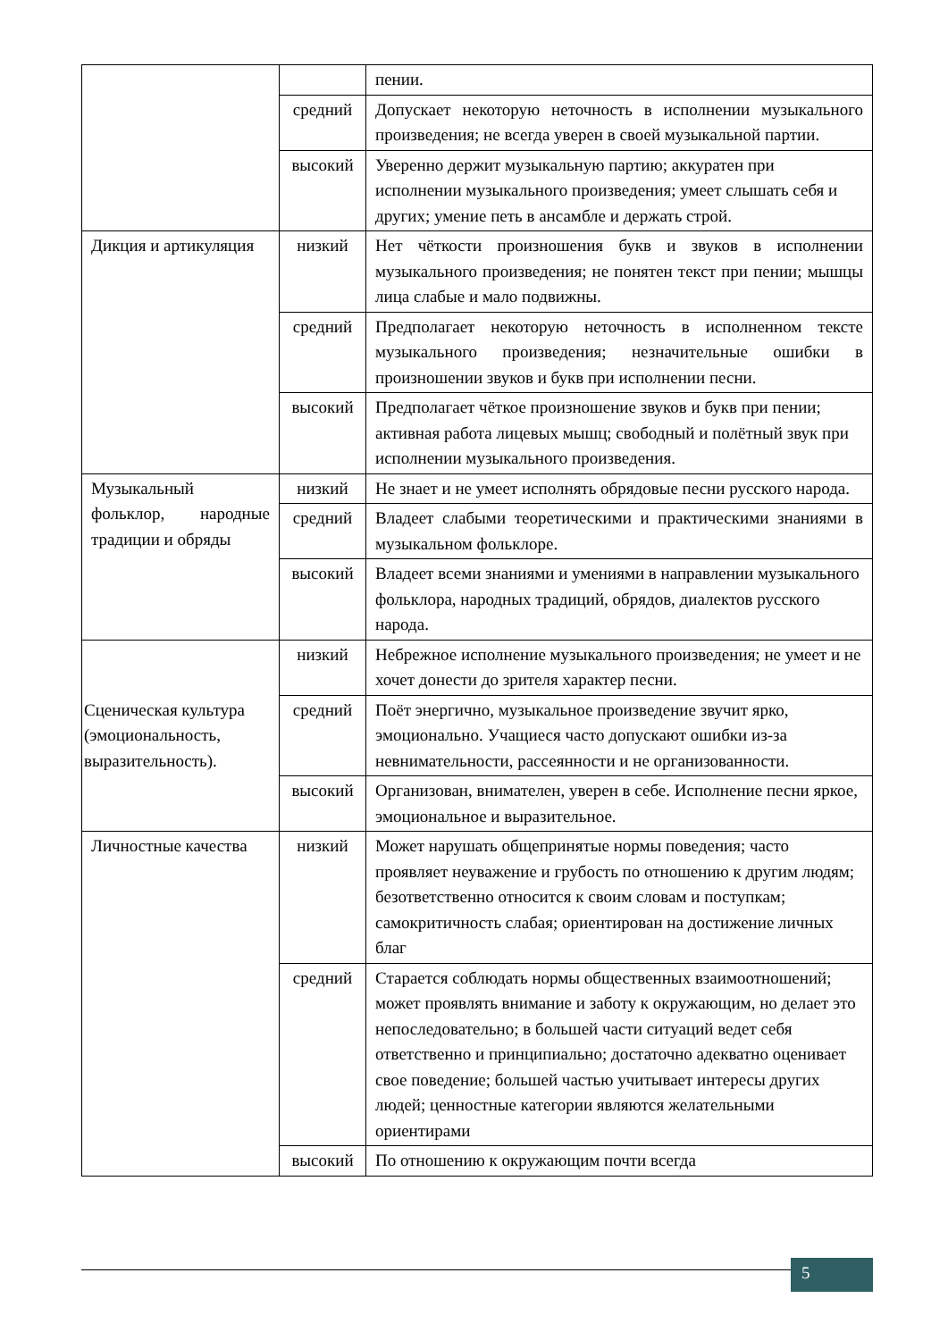| | | пении. |
| | средний | Допускает некоторую неточность в исполнении музыкального произведения; не всегда уверен в своей музыкальной партии. |
| | высокий | Уверенно держит музыкальную партию; аккуратен при исполнении музыкального произведения; умеет слышать себя и других; умение петь в ансамбле и держать строй. |
| Дикция и артикуляция | низкий | Нет чёткости произношения букв и звуков в исполнении музыкального произведения; не понятен текст при пении; мышцы лица слабые и мало подвижны. |
| | средний | Предполагает некоторую неточность в исполненном тексте музыкального произведения; незначительные ошибки в произношении звуков и букв при исполнении песни. |
| | высокий | Предполагает чёткое произношение звуков и букв при пении; активная работа лицевых мышц; свободный и полётный звук при исполнении музыкального произведения. |
| Музыкальный фольклор, народные традиции и обряды | низкий | Не знает и не умеет исполнять обрядовые песни русского народа. |
| | средний | Владеет слабыми теоретическими и практическими знаниями в музыкальном фольклоре. |
| | высокий | Владеет всеми знаниями и умениями в направлении музыкального фольклора, народных традиций, обрядов, диалектов русского народа. |
| Сценическая культура (эмоциональность, выразительность). | низкий | Небрежное исполнение музыкального произведения; не умеет и не хочет донести до зрителя характер песни. |
| | средний | Поёт энергично, музыкальное произведение звучит ярко, эмоционально. Учащиеся часто допускают ошибки из-за невнимательности, рассеянности и не организованности. |
| | высокий | Организован, внимателен, уверен в себе. Исполнение песни яркое, эмоциональное и выразительное. |
| Личностные качества | низкий | Может нарушать общепринятые нормы поведения; часто проявляет неуважение и грубость по отношению к другим людям; безответственно относится к своим словам и поступкам; самокритичность слабая; ориентирован на достижение личных благ |
| | средний | Старается соблюдать нормы общественных взаимоотношений; может проявлять внимание и заботу к окружающим, но делает это непоследовательно; в большей части ситуаций ведет себя ответственно и принципиально; достаточно адекватно оценивает свое поведение; большей частью учитывает интересы других людей; ценностные категории являются желательными ориентирами |
| | высокий | По отношению к окружающим почти всегда |
5